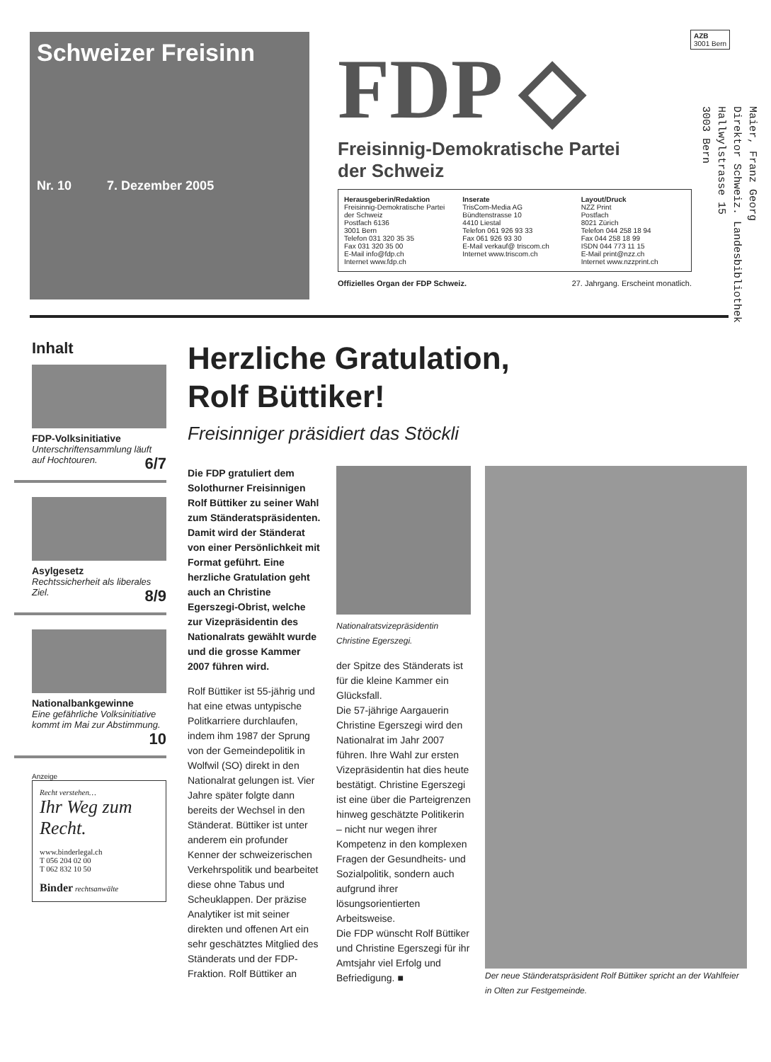AZB
3001 Bern
Maier, Franz Georg
Direktor Schweiz. Landesbibliothek
Hallwylstrasse 15
3003 Bern
Schweizer Freisinn
Nr. 10 7. Dezember 2005
FDP ◇
Freisinnig-Demokratische Partei
der Schweiz
Herausgeberin/Redaktion
Freisinnig-Demokratische Partei der Schweiz
Postfach 6136
3001 Bern
Telefon 031 320 35 35
Fax 031 320 35 00
E-Mail info@fdp.ch
Internet www.fdp.ch
Inserate
TrisCom-Media AG
Bündtenstrasse 10
4410 Liestal
Telefon 061 926 93 33
Fax 061 926 93 30
E-Mail verkauf@ triscom.ch
Internet www.triscom.ch
Layout/Druck
NZZ Print
Postfach
8021 Zürich
Telefon 044 258 18 94
Fax 044 258 18 99
ISDN 044 773 11 15
E-Mail print@nzz.ch
Internet www.nzzprint.ch
Offizielles Organ der FDP Schweiz. 27. Jahrgang. Erscheint monatlich.
Inhalt
FDP-Volksinitiative
Unterschriftensammlung läuft auf Hochtouren. 6/7
Asylgesetz
Rechtssicherheit als liberales Ziel. 8/9
Nationalbankgewinne
Eine gefährliche Volksinitiative kommt im Mai zur Abstimmung. 10
Anzeige
Recht verstehen…
Ihr Weg zum Recht.
www.binderlegal.ch
T 056 204 02 00
T 062 832 10 50
Binder rechtsanwälte
Herzliche Gratulation,
Rolf Büttiker!
Freisinniger präsidiert das Stöckli
Die FDP gratuliert dem Solothurner Freisinnigen Rolf Büttiker zu seiner Wahl zum Ständeratspräsidenten. Damit wird der Ständerat von einer Persönlichkeit mit Format geführt. Eine herzliche Gratulation geht auch an Christine Egerszegi-Obrist, welche zur Vizepräsidentin des Nationalrats gewählt wurde und die grosse Kammer 2007 führen wird.
Rolf Büttiker ist 55-jährig und hat eine etwas untypische Politkarriere durchlaufen, indem ihm 1987 der Sprung von der Gemeindepolitik in Wolfwil (SO) direkt in den Nationalrat gelungen ist. Vier Jahre später folgte dann bereits der Wechsel in den Ständerat. Büttiker ist unter anderem ein profunder Kenner der schweizerischen Verkehrspolitik und bearbeitet diese ohne Tabus und Scheuklappen. Der präzise Analytiker ist mit seiner direkten und offenen Art ein sehr geschätztes Mitglied des Ständerats und der FDP-Fraktion. Rolf Büttiker an
Nationalratsvizepräsidentin Christine Egerszegi.
der Spitze des Ständerats ist für die kleine Kammer ein Glücksfall.
Die 57-jährige Aargauerin Christine Egerszegi wird den Nationalrat im Jahr 2007 führen. Ihre Wahl zur ersten Vizepräsidentin hat dies heute bestätigt. Christine Egerszegi ist eine über die Parteigrenzen hinweg geschätzte Politikerin – nicht nur wegen ihrer Kompetenz in den komplexen Fragen der Gesundheits- und Sozialpolitik, sondern auch aufgrund ihrer lösungsorientierten Arbeitsweise.
Die FDP wünscht Rolf Büttiker und Christine Egerszegi für ihr Amtsjahr viel Erfolg und Befriedigung. ■
Der neue Ständeratspräsident Rolf Büttiker spricht an der Wahlfeier in Olten zur Festgemeinde.